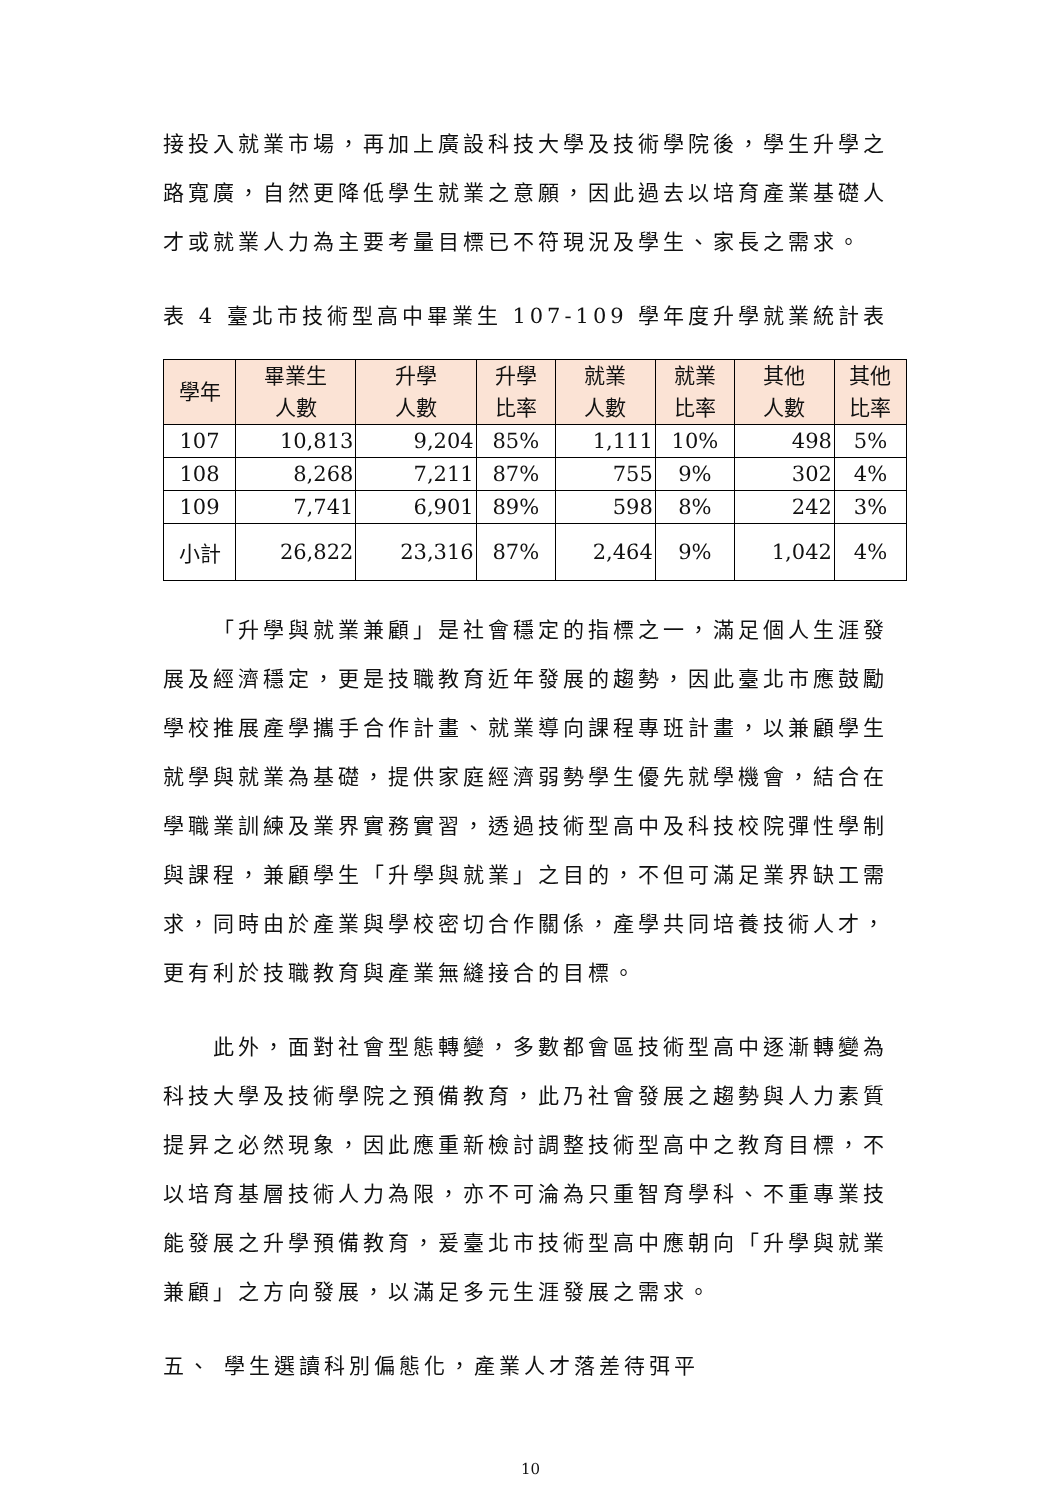接投入就業市場，再加上廣設科技大學及技術學院後，學生升學之路寬廣，自然更降低學生就業之意願，因此過去以培育產業基礎人才或就業人力為主要考量目標已不符現況及學生、家長之需求。
表 4 臺北市技術型高中畢業生 107-109 學年度升學就業統計表
| 學年 | 畢業生 人數 | 升學 人數 | 升學 比率 | 就業 人數 | 就業 比率 | 其他 人數 | 其他 比率 |
| --- | --- | --- | --- | --- | --- | --- | --- |
| 107 | 10,813 | 9,204 | 85% | 1,111 | 10% | 498 | 5% |
| 108 | 8,268 | 7,211 | 87% | 755 | 9% | 302 | 4% |
| 109 | 7,741 | 6,901 | 89% | 598 | 8% | 242 | 3% |
| 小計 | 26,822 | 23,316 | 87% | 2,464 | 9% | 1,042 | 4% |
「升學與就業兼顧」是社會穩定的指標之一，滿足個人生涯發展及經濟穩定，更是技職教育近年發展的趨勢，因此臺北市應鼓勵學校推展產學攜手合作計畫、就業導向課程專班計畫，以兼顧學生就學與就業為基礎，提供家庭經濟弱勢學生優先就學機會，結合在學職業訓練及業界實務實習，透過技術型高中及科技校院彈性學制與課程，兼顧學生「升學與就業」之目的，不但可滿足業界缺工需求，同時由於產業與學校密切合作關係，產學共同培養技術人才，更有利於技職教育與產業無縫接合的目標。
此外，面對社會型態轉變，多數都會區技術型高中逐漸轉變為科技大學及技術學院之預備教育，此乃社會發展之趨勢與人力素質提昇之必然現象，因此應重新檢討調整技術型高中之教育目標，不以培育基層技術人力為限，亦不可淪為只重智育學科、不重專業技能發展之升學預備教育，爰臺北市技術型高中應朝向「升學與就業兼顧」之方向發展，以滿足多元生涯發展之需求。
五、 學生選讀科別偏態化，產業人才落差待弭平
10